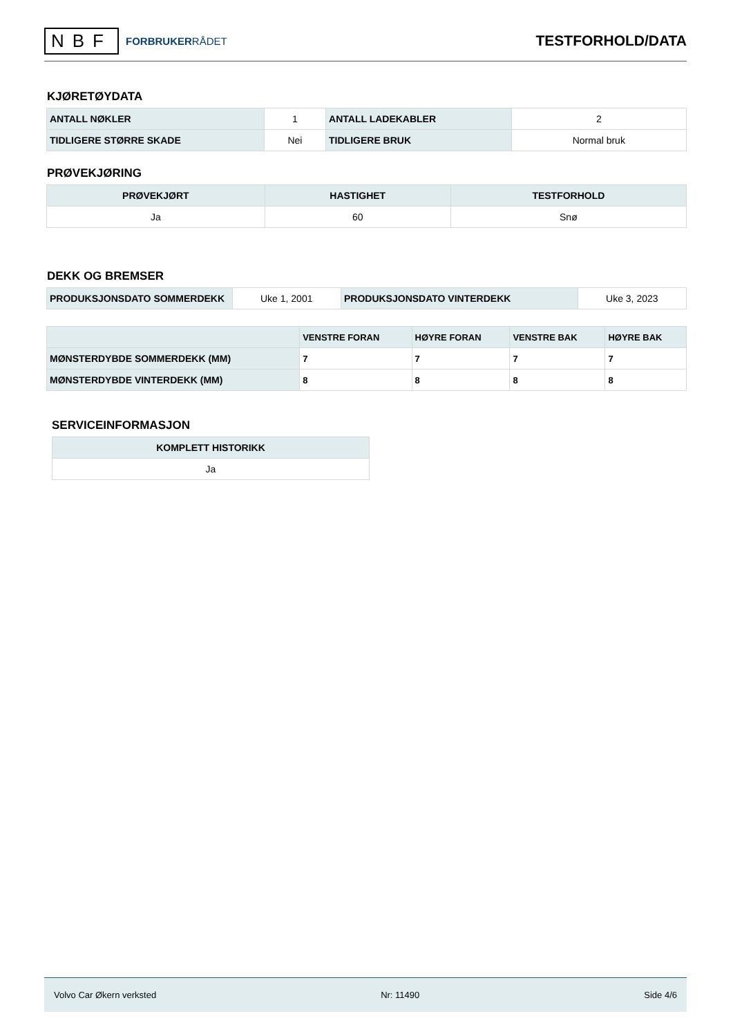NBF
FORBRUKERRÅDET
TESTFORHOLD/DATA
KJØRETØYDATA
| ANTALL NØKLER | 1 | ANTALL LADEKABLER | 2 |
| TIDLIGERE STØRRE SKADE | Nei | TIDLIGERE BRUK | Normal bruk |
PRØVEKJØRING
| PRØVEKJØRT | HASTIGHET | TESTFORHOLD |
| --- | --- | --- |
| Ja | 60 | Snø |
DEKK OG BREMSER
| PRODUKSJONSDATO SOMMERDEKK | Uke 1, 2001 | PRODUKSJONSDATO VINTERDEKK | Uke 3, 2023 |
| | VENSTRE FORAN | HØYRE FORAN | VENSTRE BAK | HØYRE BAK |
| --- | --- | --- | --- | --- |
| MØNSTERDYBDE SOMMERDEKK (MM) | 7 | 7 | 7 | 7 |
| MØNSTERDYBDE VINTERDEKK (MM) | 8 | 8 | 8 | 8 |
SERVICEINFORMASJON
| KOMPLETT HISTORIKK |
| --- |
| Ja |
Volvo Car Økern verksted Nr: 11490 Side 4/6